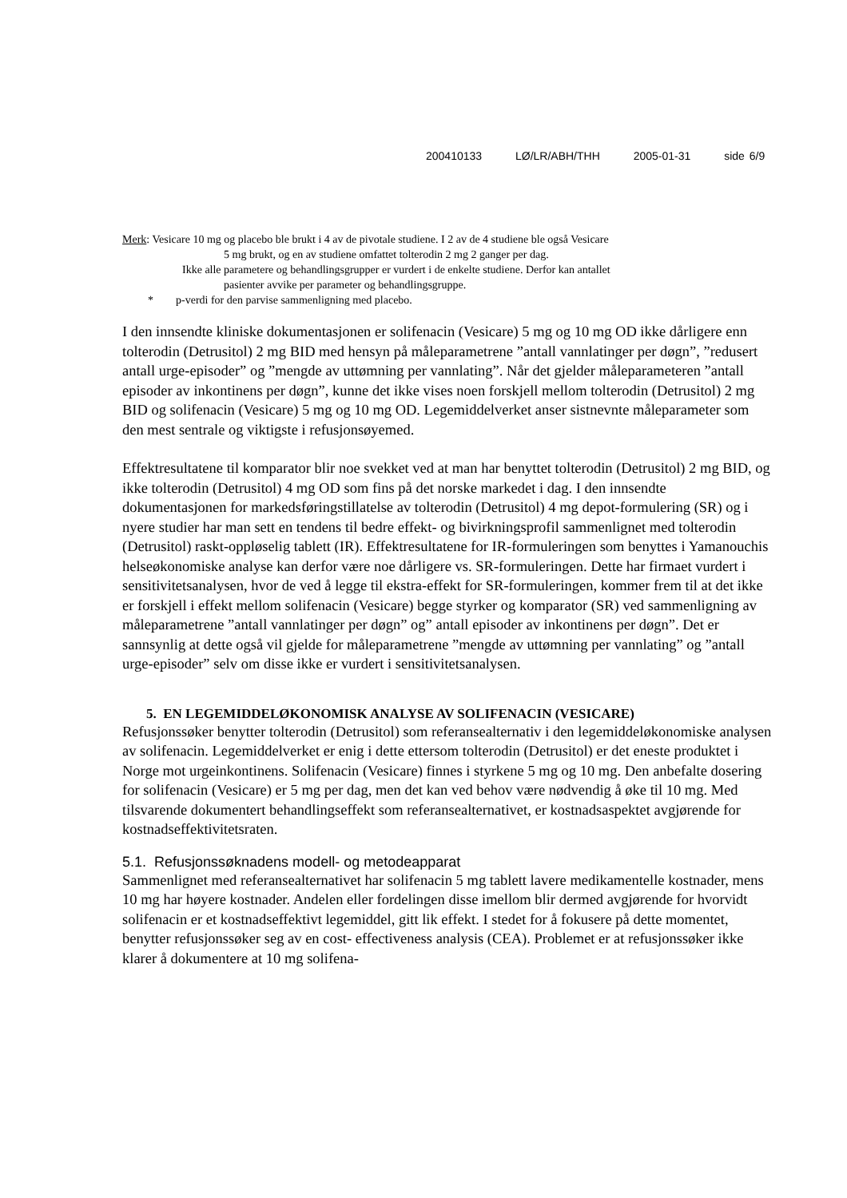200410133 LØ/LR/ABH/THH 2005-01-31 side 6/9
Merk: Vesicare 10 mg og placebo ble brukt i 4 av de pivotale studiene. I 2 av de 4 studiene ble også Vesicare
5 mg brukt, og en av studiene omfattet tolterodin 2 mg 2 ganger per dag.
Ikke alle parametere og behandlingsgrupper er vurdert i de enkelte studiene. Derfor kan antallet
pasienter avvike per parameter og behandlingsgruppe.
* p-verdi for den parvise sammenligning med placebo.
I den innsendte kliniske dokumentasjonen er solifenacin (Vesicare) 5 mg og 10 mg OD ikke dårligere enn tolterodin (Detrusitol) 2 mg BID med hensyn på måleparametrene ”antall vannlatinger per døgn”, ”redusert antall urge-episoder” og ”mengde av uttømning per vannlating”. Når det gjelder måleparameteren ”antall episoder av inkontinens per døgn”, kunne det ikke vises noen forskjell mellom tolterodin (Detrusitol) 2 mg BID og solifenacin (Vesicare) 5 mg og 10 mg OD. Legemiddelverket anser sistnevnte måleparameter som den mest sentrale og viktigste i refusjonsøyemed.
Effektresultatene til komparator blir noe svekket ved at man har benyttet tolterodin (Detrusitol) 2 mg BID, og ikke tolterodin (Detrusitol) 4 mg OD som fins på det norske markedet i dag. I den innsendte dokumentasjonen for markedsføringstillatelse av tolterodin (Detrusitol) 4 mg depot-formulering (SR) og i nyere studier har man sett en tendens til bedre effekt- og bivirkningsprofil sammenlignet med tolterodin (Detrusitol) raskt-oppløselig tablett (IR). Effektresultatene for IR-formuleringen som benyttes i Yamanouchis helseøkonomiske analyse kan derfor være noe dårligere vs. SR-formuleringen. Dette har firmaet vurdert i sensitivitetsanalysen, hvor de ved å legge til ekstra-effekt for SR-formuleringen, kommer frem til at det ikke er forskjell i effekt mellom solifenacin (Vesicare) begge styrker og komparator (SR) ved sammenligning av måleparametrene ”antall vannlatinger per døgn” og” antall episoder av inkontinens per døgn”. Det er sannsynlig at dette også vil gjelde for måleparametrene ”mengde av uttømning per vannlating” og ”antall urge-episoder” selv om disse ikke er vurdert i sensitivitetsanalysen.
5. EN LEGEMIDDELØKONOMISK ANALYSE AV SOLIFENACIN (VESICARE)
Refusjonssøker benytter tolterodin (Detrusitol) som referansealternativ i den legemiddeløkonomiske analysen av solifenacin. Legemiddelverket er enig i dette ettersom tolterodin (Detrusitol) er det eneste produktet i Norge mot urgeinkontinens. Solifenacin (Vesicare) finnes i styrkene 5 mg og 10 mg. Den anbefalte dosering for solifenacin (Vesicare) er 5 mg per dag, men det kan ved behov være nødvendig å øke til 10 mg. Med tilsvarende dokumentert behandlingseffekt som referansealternativet, er kostnadsaspektet avgjørende for kostnadseffektivitetsraten.
5.1. Refusjonssøknadens modell- og metodeapparat
Sammenlignet med referansealternativet har solifenacin 5 mg tablett lavere medikamentelle kostnader, mens 10 mg har høyere kostnader. Andelen eller fordelingen disse imellom blir dermed avgjørende for hvorvidt solifenacin er et kostnadseffektivt legemiddel, gitt lik effekt. I stedet for å fokusere på dette momentet, benytter refusjonssøker seg av en cost- effectiveness analysis (CEA). Problemet er at refusjonssøker ikke klarer å dokumentere at 10 mg solifena-